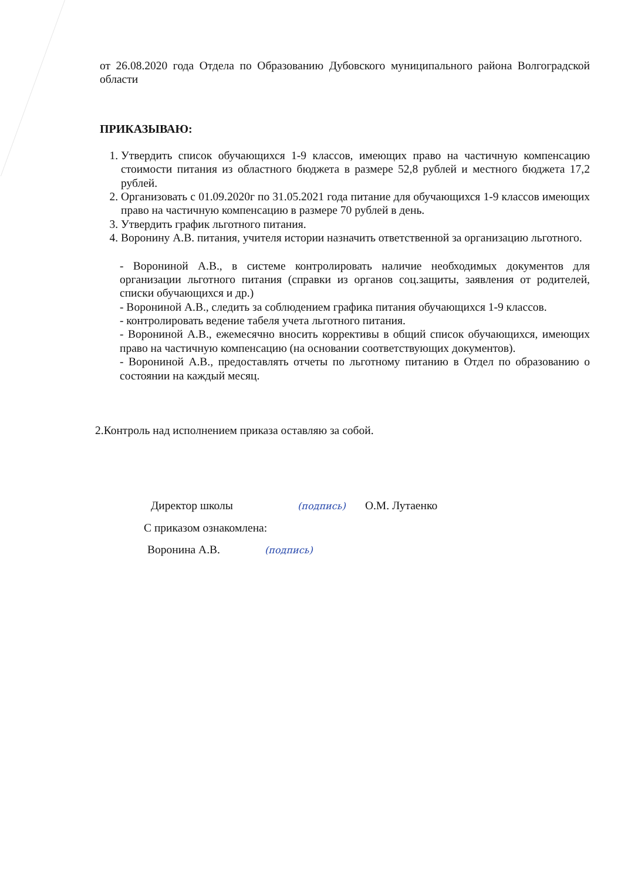от 26.08.2020 года Отдела по Образованию Дубовского муниципального района Волгоградской области
ПРИКАЗЫВАЮ:
1. Утвердить список обучающихся 1-9 классов, имеющих право на частичную компенсацию стоимости питания из областного бюджета в размере 52,8 рублей и местного бюджета 17,2 рублей.
2. Организовать с 01.09.2020г по 31.05.2021 года питание для обучающихся 1-9 классов имеющих право на частичную компенсацию в размере 70 рублей в день.
3. Утвердить график льготного питания.
4. Воронину А.В. питания, учителя истории назначить ответственной за организацию льготного.
- Ворониной А.В., в системе контролировать наличие необходимых документов для организации льготного питания (справки из органов соц.защиты, заявления от родителей, списки обучающихся и др.)
- Ворониной А.В., следить за соблюдением графика питания обучающихся 1-9 классов.
- контролировать ведение табеля учета льготного питания.
- Ворониной А.В., ежемесячно вносить коррективы в общий список обучающихся, имеющих право на частичную компенсацию (на основании соответствующих документов).
- Ворониной А.В., предоставлять отчеты по льготному питанию в Отдел по образованию о состоянии на каждый месяц.
2.Контроль над исполнением приказа оставляю за собой.
Директор школы (подпись) О.М. Лутаенко
С приказом ознакомлена:
Воронина А.В. (подпись)